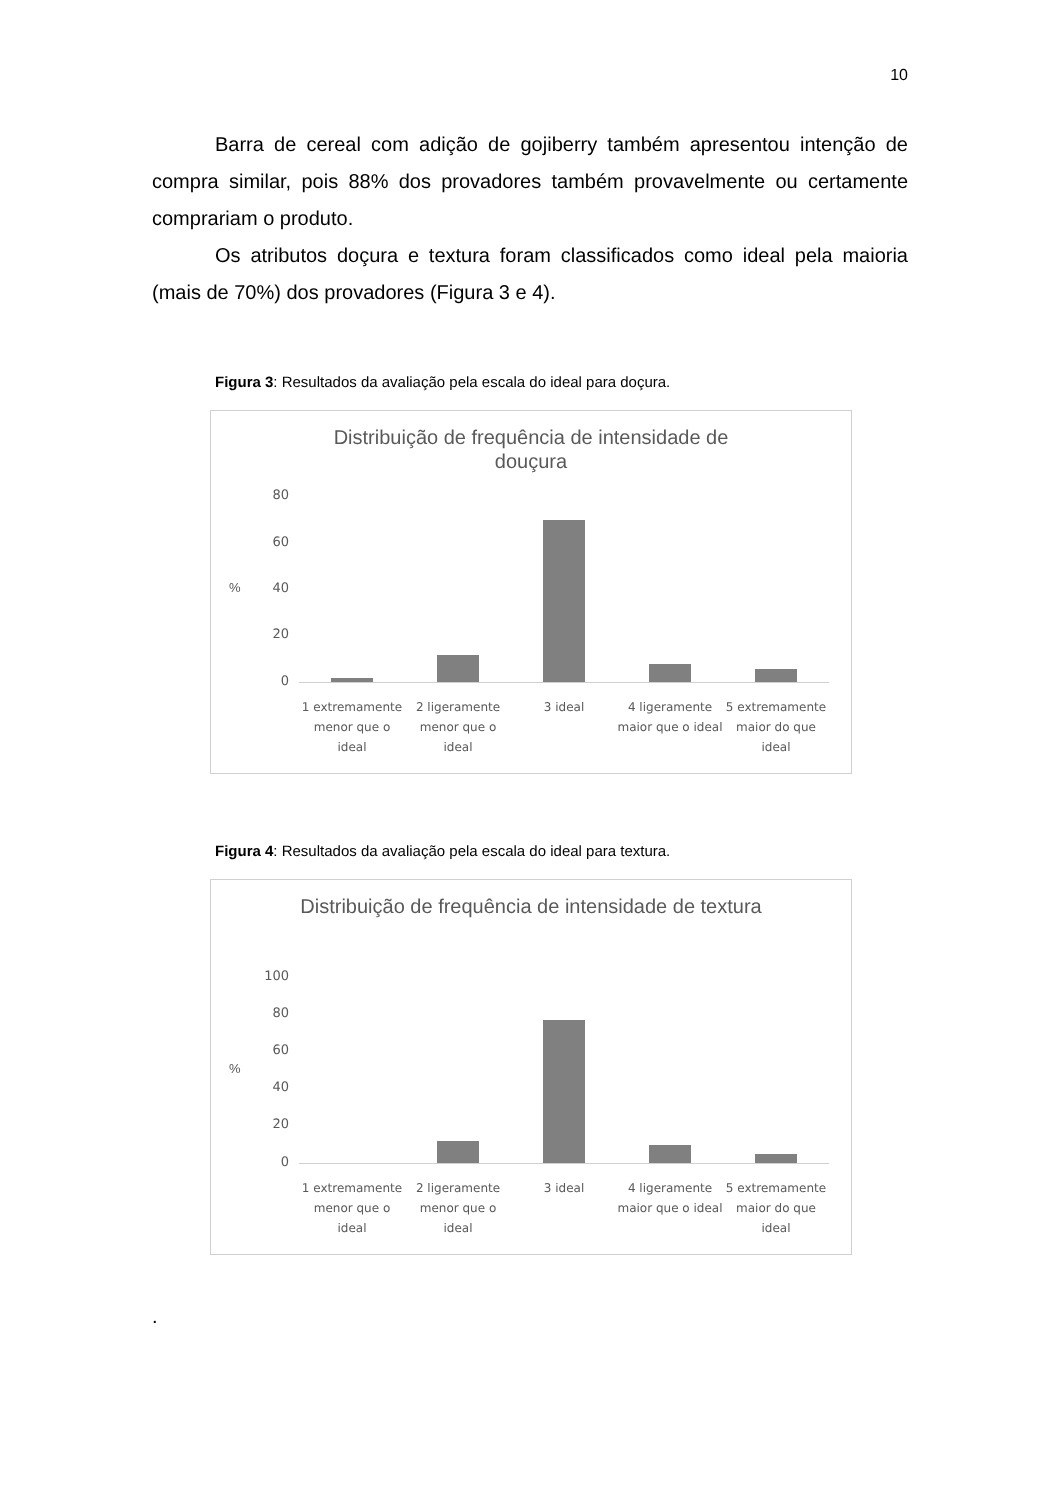10
Barra de cereal com adição de gojiberry também apresentou intenção de compra similar, pois 88% dos provadores também provavelmente ou certamente comprariam o produto.
Os atributos doçura e textura foram classificados como ideal pela maioria (mais de 70%) dos provadores (Figura 3 e 4).
Figura 3: Resultados da avaliação pela escala do ideal para doçura.
Distribuição de frequência de intensidade de
douçura
80
60
40
20
0
%
1 extremamente menor que o ideal
2 ligeramente menor que o ideal
3 ideal 4 ligeramente maior que o ideal
5 extremamente maior do que ideal
Figura 4: Resultados da avaliação pela escala do ideal para textura.
Distribuição de frequência de intensidade de textura
100
80
60
40
20
0
%
1 extremamente menor que o ideal
2 ligeramente menor que o ideal
3 ideal 4 ligeramente maior que o ideal
5 extremamente maior do que ideal
.